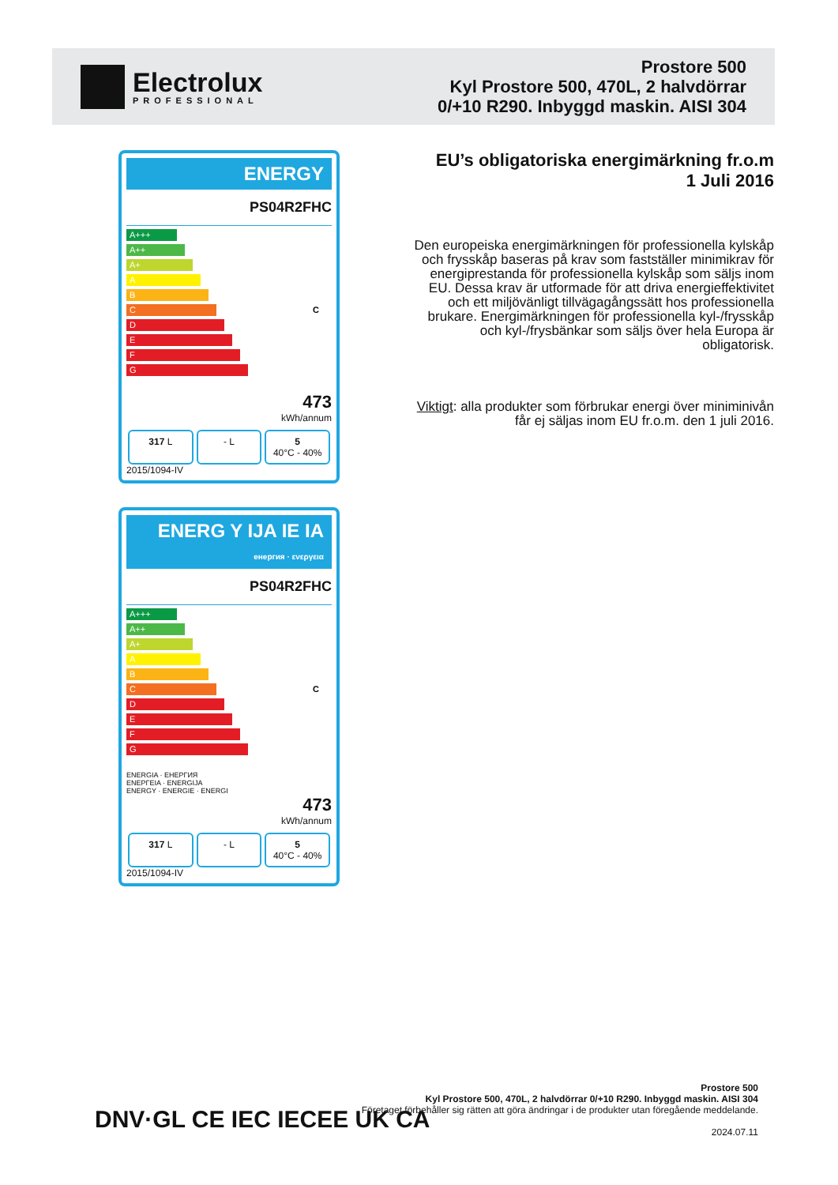Electrolux
PROFESSIONAL
Prostore 500
Kyl Prostore 500, 470L, 2 halvdörrar
0/+10 R290. Inbyggd maskin. AISI 304
ENERGY
PS04R2FHC
A+++
A++
A+
A
B
C C
D
E
F
G
473
kWh/annum
317 L - L 5
40°C - 40%
2015/1094-IV
ENERG Y IJA IE IA
енергия · ενεργεια
PS04R2FHC
A+++
A++
A+
A
B
C C
D
E
F
G
ENERGIA · ЕНЕРГИЯ
ΕΝΕΡΓΕΙΑ · ENERGIJA
ENERGY · ENERGIE · ENERGI
473
kWh/annum
317 L - L 5
40°C - 40%
2015/1094-IV
EU’s obligatoriska energimärkning fr.o.m
1 Juli 2016
Den europeiska energimärkningen för professionella kylskåp och frysskåp baseras på krav som fastställer minimikrav för energiprestanda för professionella kylskåp som säljs inom EU. Dessa krav är utformade för att driva energieffektivitet och ett miljövänligt tillvägagångssätt hos professionella brukare. Energimärkningen för professionella kyl-/frysskåp och kyl-/frysbänkar som säljs över hela Europa är obligatorisk.
Viktigt: alla produkter som förbrukar energi över miniminivån får ej säljas inom EU fr.o.m. den 1 juli 2016.
Prostore 500
Kyl Prostore 500, 470L, 2 halvdörrar 0/+10 R290. Inbyggd maskin. AISI 304
Företaget förbehåller sig rätten att göra ändringar i de produkter utan föregående meddelande.
2024.07.11
DNV·GL CE IEC IECEE UK CA